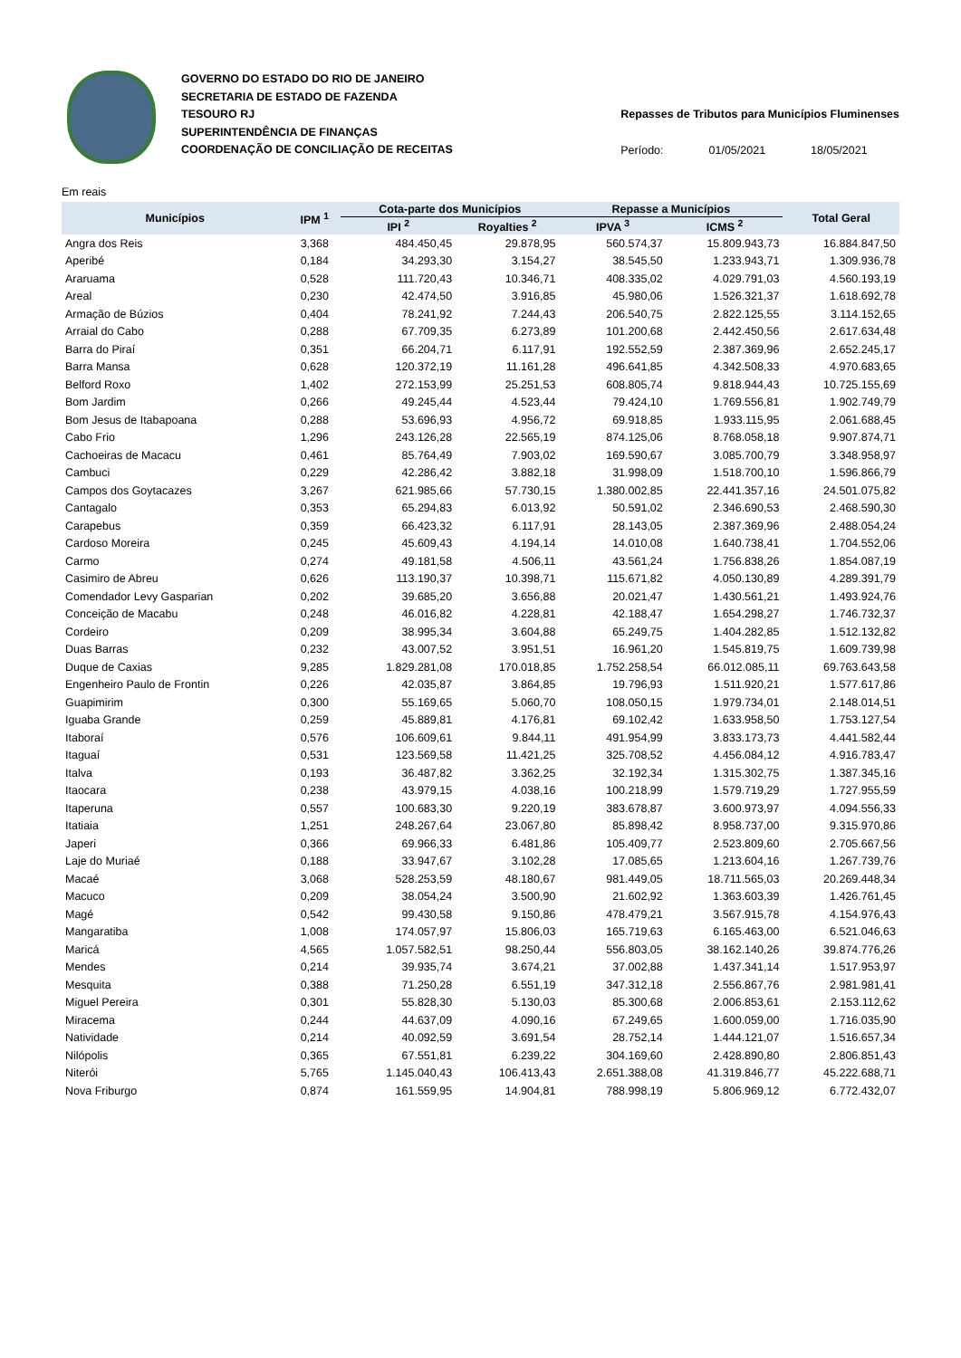GOVERNO DO ESTADO DO RIO DE JANEIRO
SECRETARIA DE ESTADO DE FAZENDA
TESOURO RJ
SUPERINTENDÊNCIA DE FINANÇAS
COORDENAÇÃO DE CONCILIAÇÃO DE RECEITAS
Repasses de Tributos para Municípios Fluminenses
Período: 01/05/2021 18/05/2021
Em reais
| Municípios | IPM <sup>1</sup> | Cota-parte dos Municípios | | Repasse a Municípios | | Total Geral |
| --- | --- | --- | --- | --- | --- | --- |
| | | IPI <sup>2</sup> | Royalties <sup>2</sup> | IPVA <sup>3</sup> | ICMS <sup>2</sup> | |
| Angra dos Reis | 3,368 | 484.450,45 | 29.878,95 | 560.574,37 | 15.809.943,73 | 16.884.847,50 |
| Aperibé | 0,184 | 34.293,30 | 3.154,27 | 38.545,50 | 1.233.943,71 | 1.309.936,78 |
| Araruama | 0,528 | 111.720,43 | 10.346,71 | 408.335,02 | 4.029.791,03 | 4.560.193,19 |
| Areal | 0,230 | 42.474,50 | 3.916,85 | 45.980,06 | 1.526.321,37 | 1.618.692,78 |
| Armação de Búzios | 0,404 | 78.241,92 | 7.244,43 | 206.540,75 | 2.822.125,55 | 3.114.152,65 |
| Arraial do Cabo | 0,288 | 67.709,35 | 6.273,89 | 101.200,68 | 2.442.450,56 | 2.617.634,48 |
| Barra do Piraí | 0,351 | 66.204,71 | 6.117,91 | 192.552,59 | 2.387.369,96 | 2.652.245,17 |
| Barra Mansa | 0,628 | 120.372,19 | 11.161,28 | 496.641,85 | 4.342.508,33 | 4.970.683,65 |
| Belford Roxo | 1,402 | 272.153,99 | 25.251,53 | 608.805,74 | 9.818.944,43 | 10.725.155,69 |
| Bom Jardim | 0,266 | 49.245,44 | 4.523,44 | 79.424,10 | 1.769.556,81 | 1.902.749,79 |
| Bom Jesus de Itabapoana | 0,288 | 53.696,93 | 4.956,72 | 69.918,85 | 1.933.115,95 | 2.061.688,45 |
| Cabo Frio | 1,296 | 243.126,28 | 22.565,19 | 874.125,06 | 8.768.058,18 | 9.907.874,71 |
| Cachoeiras de Macacu | 0,461 | 85.764,49 | 7.903,02 | 169.590,67 | 3.085.700,79 | 3.348.958,97 |
| Cambuci | 0,229 | 42.286,42 | 3.882,18 | 31.998,09 | 1.518.700,10 | 1.596.866,79 |
| Campos dos Goytacazes | 3,267 | 621.985,66 | 57.730,15 | 1.380.002,85 | 22.441.357,16 | 24.501.075,82 |
| Cantagalo | 0,353 | 65.294,83 | 6.013,92 | 50.591,02 | 2.346.690,53 | 2.468.590,30 |
| Carapebus | 0,359 | 66.423,32 | 6.117,91 | 28.143,05 | 2.387.369,96 | 2.488.054,24 |
| Cardoso Moreira | 0,245 | 45.609,43 | 4.194,14 | 14.010,08 | 1.640.738,41 | 1.704.552,06 |
| Carmo | 0,274 | 49.181,58 | 4.506,11 | 43.561,24 | 1.756.838,26 | 1.854.087,19 |
| Casimiro de Abreu | 0,626 | 113.190,37 | 10.398,71 | 115.671,82 | 4.050.130,89 | 4.289.391,79 |
| Comendador Levy Gasparian | 0,202 | 39.685,20 | 3.656,88 | 20.021,47 | 1.430.561,21 | 1.493.924,76 |
| Conceição de Macabu | 0,248 | 46.016,82 | 4.228,81 | 42.188,47 | 1.654.298,27 | 1.746.732,37 |
| Cordeiro | 0,209 | 38.995,34 | 3.604,88 | 65.249,75 | 1.404.282,85 | 1.512.132,82 |
| Duas Barras | 0,232 | 43.007,52 | 3.951,51 | 16.961,20 | 1.545.819,75 | 1.609.739,98 |
| Duque de Caxias | 9,285 | 1.829.281,08 | 170.018,85 | 1.752.258,54 | 66.012.085,11 | 69.763.643,58 |
| Engenheiro Paulo de Frontin | 0,226 | 42.035,87 | 3.864,85 | 19.796,93 | 1.511.920,21 | 1.577.617,86 |
| Guapimirim | 0,300 | 55.169,65 | 5.060,70 | 108.050,15 | 1.979.734,01 | 2.148.014,51 |
| Iguaba Grande | 0,259 | 45.889,81 | 4.176,81 | 69.102,42 | 1.633.958,50 | 1.753.127,54 |
| Itaboraí | 0,576 | 106.609,61 | 9.844,11 | 491.954,99 | 3.833.173,73 | 4.441.582,44 |
| Itaguaí | 0,531 | 123.569,58 | 11.421,25 | 325.708,52 | 4.456.084,12 | 4.916.783,47 |
| Italva | 0,193 | 36.487,82 | 3.362,25 | 32.192,34 | 1.315.302,75 | 1.387.345,16 |
| Itaocara | 0,238 | 43.979,15 | 4.038,16 | 100.218,99 | 1.579.719,29 | 1.727.955,59 |
| Itaperuna | 0,557 | 100.683,30 | 9.220,19 | 383.678,87 | 3.600.973,97 | 4.094.556,33 |
| Itatiaia | 1,251 | 248.267,64 | 23.067,80 | 85.898,42 | 8.958.737,00 | 9.315.970,86 |
| Japeri | 0,366 | 69.966,33 | 6.481,86 | 105.409,77 | 2.523.809,60 | 2.705.667,56 |
| Laje do Muriaé | 0,188 | 33.947,67 | 3.102,28 | 17.085,65 | 1.213.604,16 | 1.267.739,76 |
| Macaé | 3,068 | 528.253,59 | 48.180,67 | 981.449,05 | 18.711.565,03 | 20.269.448,34 |
| Macuco | 0,209 | 38.054,24 | 3.500,90 | 21.602,92 | 1.363.603,39 | 1.426.761,45 |
| Magé | 0,542 | 99.430,58 | 9.150,86 | 478.479,21 | 3.567.915,78 | 4.154.976,43 |
| Mangaratiba | 1,008 | 174.057,97 | 15.806,03 | 165.719,63 | 6.165.463,00 | 6.521.046,63 |
| Maricá | 4,565 | 1.057.582,51 | 98.250,44 | 556.803,05 | 38.162.140,26 | 39.874.776,26 |
| Mendes | 0,214 | 39.935,74 | 3.674,21 | 37.002,88 | 1.437.341,14 | 1.517.953,97 |
| Mesquita | 0,388 | 71.250,28 | 6.551,19 | 347.312,18 | 2.556.867,76 | 2.981.981,41 |
| Miguel Pereira | 0,301 | 55.828,30 | 5.130,03 | 85.300,68 | 2.006.853,61 | 2.153.112,62 |
| Miracema | 0,244 | 44.637,09 | 4.090,16 | 67.249,65 | 1.600.059,00 | 1.716.035,90 |
| Natividade | 0,214 | 40.092,59 | 3.691,54 | 28.752,14 | 1.444.121,07 | 1.516.657,34 |
| Nilópolis | 0,365 | 67.551,81 | 6.239,22 | 304.169,60 | 2.428.890,80 | 2.806.851,43 |
| Niterói | 5,765 | 1.145.040,43 | 106.413,43 | 2.651.388,08 | 41.319.846,77 | 45.222.688,71 |
| Nova Friburgo | 0,874 | 161.559,95 | 14.904,81 | 788.998,19 | 5.806.969,12 | 6.772.432,07 |